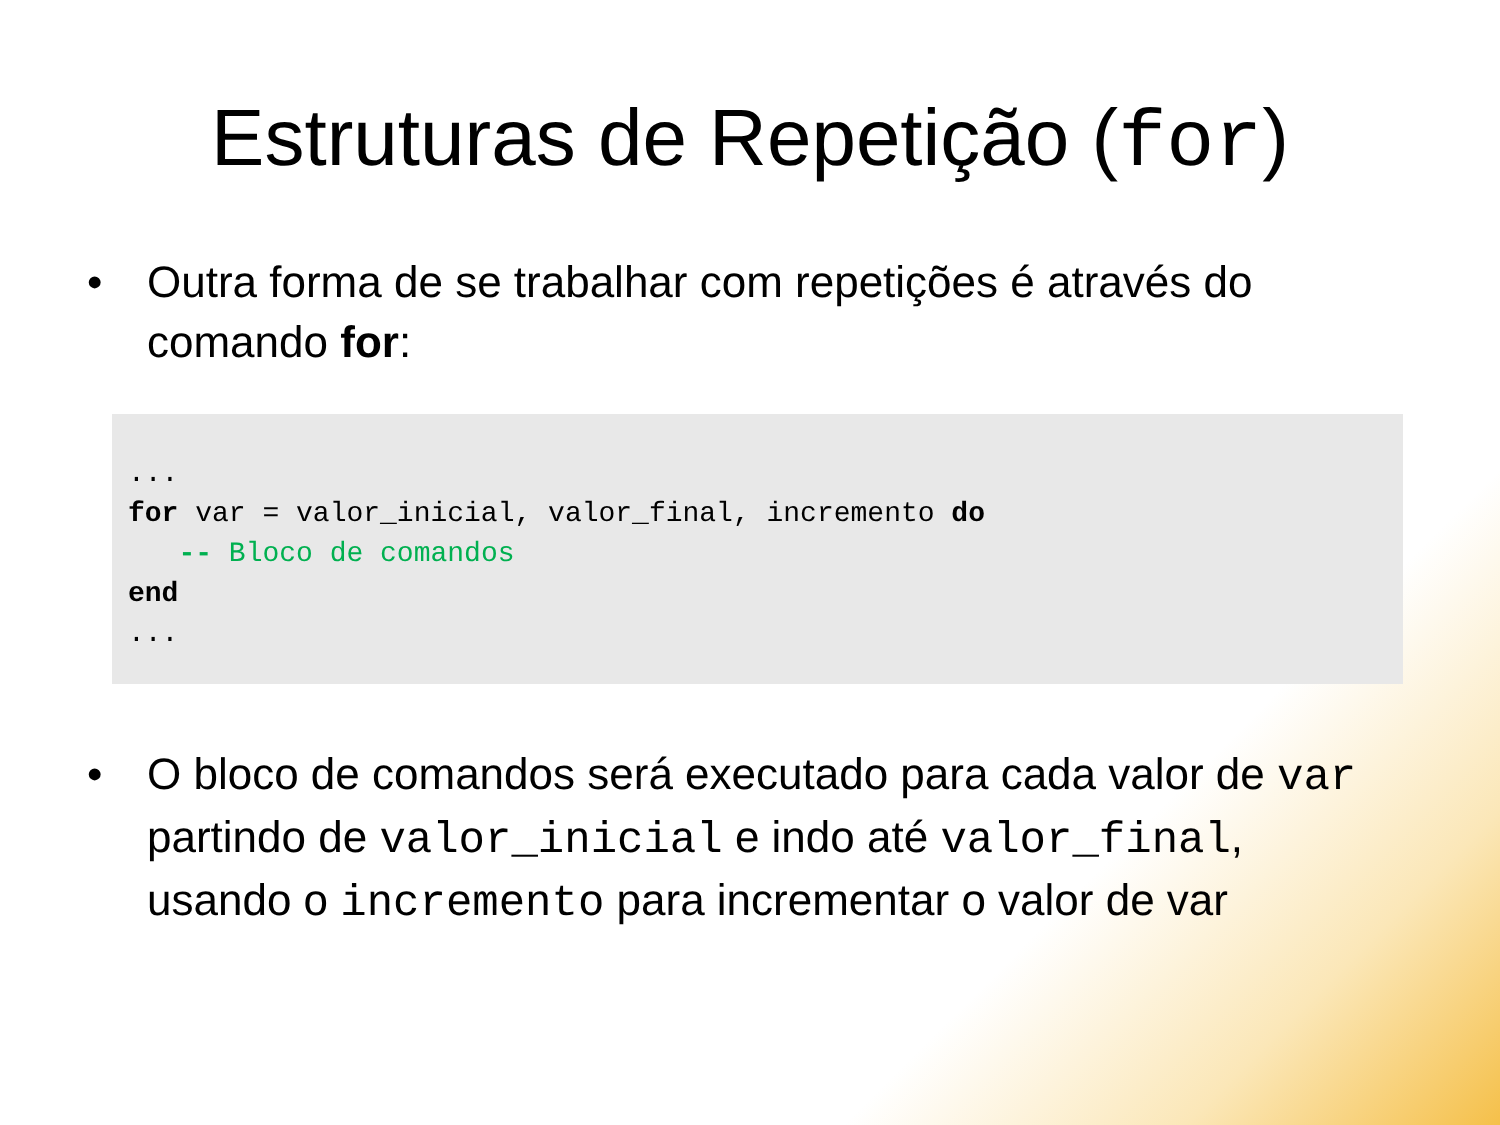Estruturas de Repetição (for)
• Outra forma de se trabalhar com repetições é através do comando for:
... for var = valor_inicial, valor_final, incremento do -- Bloco de comandos end ...
• O bloco de comandos será executado para cada valor de var partindo de valor_inicial e indo até valor_final, usando o incremento para incrementar o valor de var